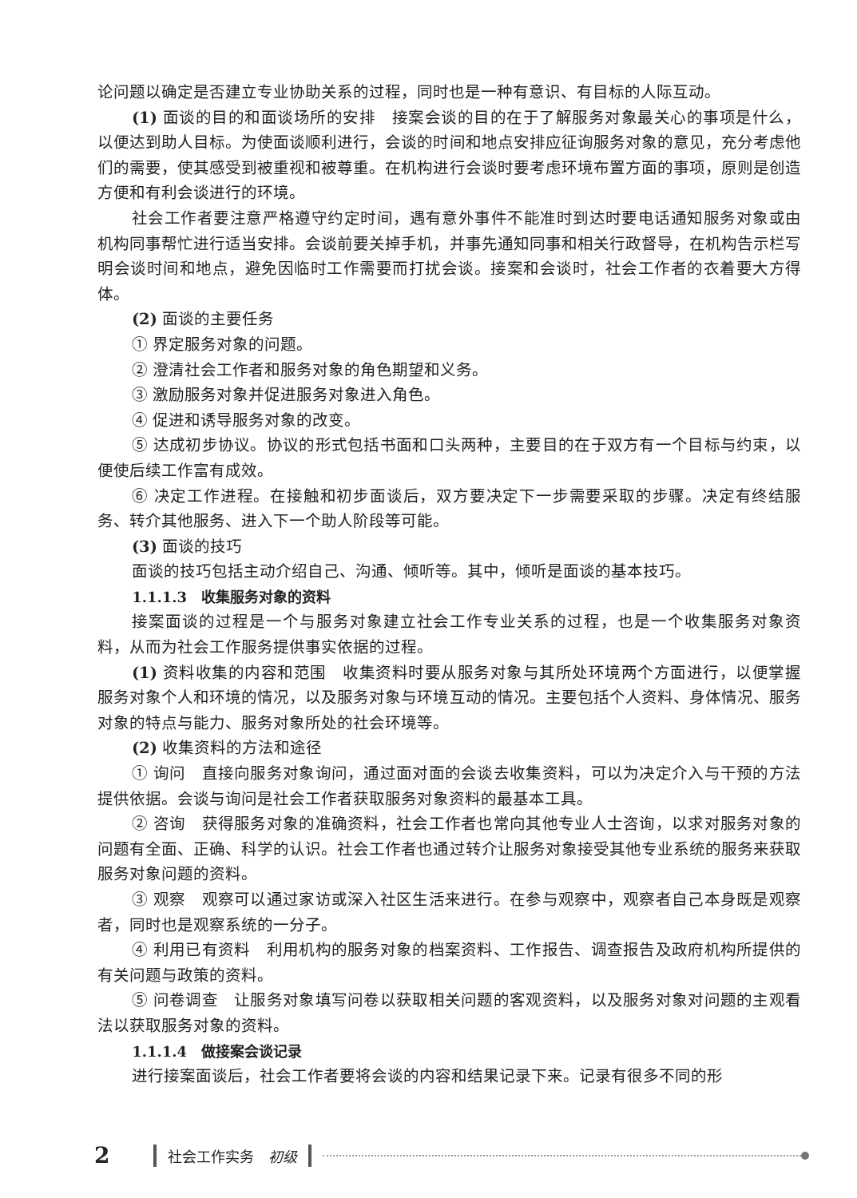论问题以确定是否建立专业协助关系的过程，同时也是一种有意识、有目标的人际互动。
(1) 面谈的目的和面谈场所的安排　接案会谈的目的在于了解服务对象最关心的事项是什么，以便达到助人目标。为使面谈顺利进行，会谈的时间和地点安排应征询服务对象的意见，充分考虑他们的需要，使其感受到被重视和被尊重。在机构进行会谈时要考虑环境布置方面的事项，原则是创造方便和有利会谈进行的环境。
社会工作者要注意严格遵守约定时间，遇有意外事件不能准时到达时要电话通知服务对象或由机构同事帮忙进行适当安排。会谈前要关掉手机，并事先通知同事和相关行政督导，在机构告示栏写明会谈时间和地点，避免因临时工作需要而打扰会谈。接案和会谈时，社会工作者的衣着要大方得体。
(2) 面谈的主要任务
① 界定服务对象的问题。
② 澄清社会工作者和服务对象的角色期望和义务。
③ 激励服务对象并促进服务对象进入角色。
④ 促进和诱导服务对象的改变。
⑤ 达成初步协议。协议的形式包括书面和口头两种，主要目的在于双方有一个目标与约束，以便使后续工作富有成效。
⑥ 决定工作进程。在接触和初步面谈后，双方要决定下一步需要采取的步骤。决定有终结服务、转介其他服务、进入下一个助人阶段等可能。
(3) 面谈的技巧
面谈的技巧包括主动介绍自己、沟通、倾听等。其中，倾听是面谈的基本技巧。
1.1.1.3　收集服务对象的资料
接案面谈的过程是一个与服务对象建立社会工作专业关系的过程，也是一个收集服务对象资料，从而为社会工作服务提供事实依据的过程。
(1) 资料收集的内容和范围　收集资料时要从服务对象与其所处环境两个方面进行，以便掌握服务对象个人和环境的情况，以及服务对象与环境互动的情况。主要包括个人资料、身体情况、服务对象的特点与能力、服务对象所处的社会环境等。
(2) 收集资料的方法和途径
① 询问　直接向服务对象询问，通过面对面的会谈去收集资料，可以为决定介入与干预的方法提供依据。会谈与询问是社会工作者获取服务对象资料的最基本工具。
② 咨询　获得服务对象的准确资料，社会工作者也常向其他专业人士咨询，以求对服务对象的问题有全面、正确、科学的认识。社会工作者也通过转介让服务对象接受其他专业系统的服务来获取服务对象问题的资料。
③ 观察　观察可以通过家访或深入社区生活来进行。在参与观察中，观察者自己本身既是观察者，同时也是观察系统的一分子。
④ 利用已有资料　利用机构的服务对象的档案资料、工作报告、调查报告及政府机构所提供的有关问题与政策的资料。
⑤ 问卷调查　让服务对象填写问卷以获取相关问题的客观资料，以及服务对象对问题的主观看法以获取服务对象的资料。
1.1.1.4　做接案会谈记录
进行接案面谈后，社会工作者要将会谈的内容和结果记录下来。记录有很多不同的形
2 社会工作实务　初级